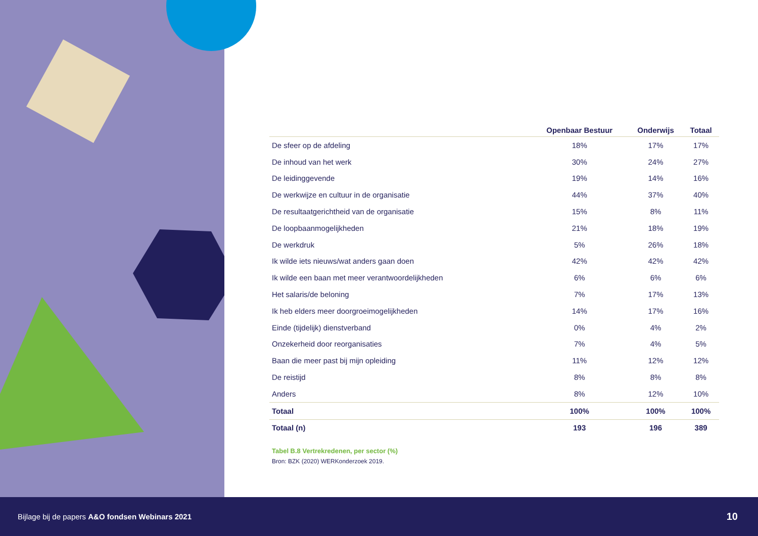| | Openbaar Bestuur | Onderwijs | Totaal |
| --- | --- | --- | --- |
| De sfeer op de afdeling | 18% | 17% | 17% |
| De inhoud van het werk | 30% | 24% | 27% |
| De leidinggevende | 19% | 14% | 16% |
| De werkwijze en cultuur in de organisatie | 44% | 37% | 40% |
| De resultaatgerichtheid van de organisatie | 15% | 8% | 11% |
| De loopbaanmogelijkheden | 21% | 18% | 19% |
| De werkdruk | 5% | 26% | 18% |
| Ik wilde iets nieuws/wat anders gaan doen | 42% | 42% | 42% |
| Ik wilde een baan met meer verantwoordelijkheden | 6% | 6% | 6% |
| Het salaris/de beloning | 7% | 17% | 13% |
| Ik heb elders meer doorgroeimogelijkheden | 14% | 17% | 16% |
| Einde (tijdelijk) dienstverband | 0% | 4% | 2% |
| Onzekerheid door reorganisaties | 7% | 4% | 5% |
| Baan die meer past bij mijn opleiding | 11% | 12% | 12% |
| De reistijd | 8% | 8% | 8% |
| Anders | 8% | 12% | 10% |
| Totaal | 100% | 100% | 100% |
| Totaal (n) | 193 | 196 | 389 |
Tabel B.8 Vertrekredenen, per sector (%)
Bron: BZK (2020) WERKonderzoek 2019.
Bijlage bij de papers A&O fondsen Webinars 2021 10